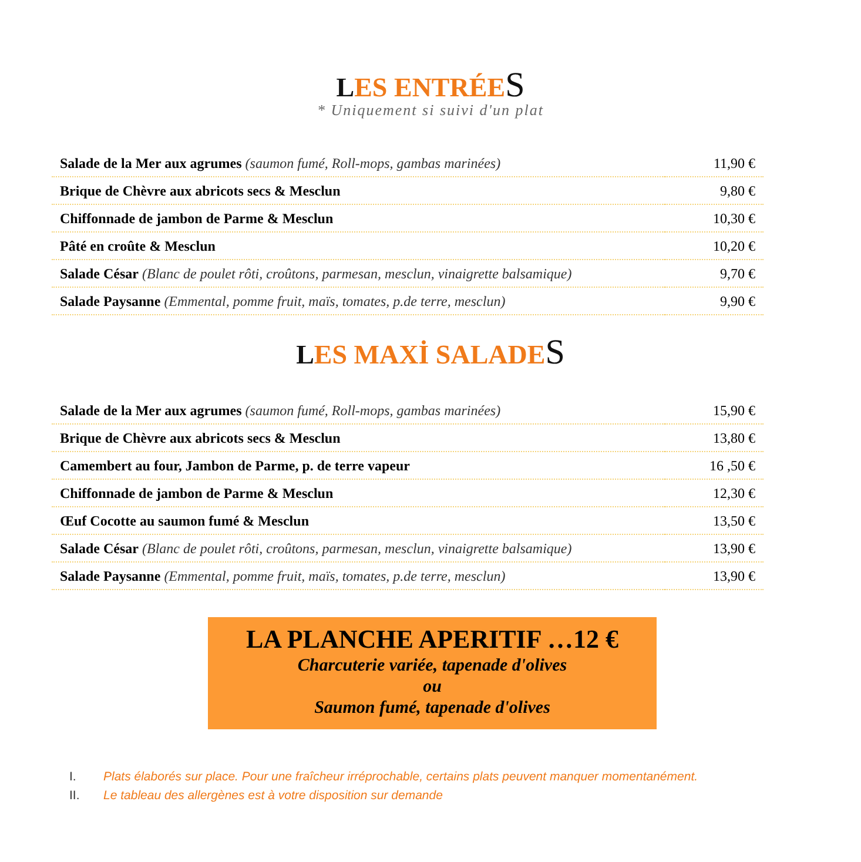LES ENTRÉES
* Uniquement si suivi d'un plat
| Salade de la Mer aux agrumes (saumon fumé, Roll-mops, gambas marinées) | 11,90 € |
| Brique de Chèvre aux abricots secs & Mesclun | 9,80 € |
| Chiffonnade de jambon de Parme & Mesclun | 10,30 € |
| Pâté en croûte & Mesclun | 10,20 € |
| Salade César (Blanc de poulet rôti, croûtons, parmesan, mesclun, vinaigrette balsamique) | 9,70 € |
| Salade Paysanne (Emmental, pomme fruit, maïs, tomates, p.de terre, mesclun) | 9,90 € |
LES MAXİ SALADES
| Salade de la Mer aux agrumes (saumon fumé, Roll-mops, gambas marinées) | 15,90 € |
| Brique de Chèvre aux abricots secs & Mesclun | 13,80 € |
| Camembert au four, Jambon de Parme, p. de terre vapeur | 16 ,50 € |
| Chiffonnade de jambon de Parme & Mesclun | 12,30 € |
| Œuf Cocotte au saumon fumé & Mesclun | 13,50 € |
| Salade César (Blanc de poulet rôti, croûtons, parmesan, mesclun, vinaigrette balsamique) | 13,90 € |
| Salade Paysanne (Emmental, pomme fruit, maïs, tomates, p.de terre, mesclun) | 13,90 € |
LA PLANCHE APERITIF …12 €
Charcuterie variée, tapenade d'olives
ou
Saumon fumé, tapenade d'olives
I. Plats élaborés sur place. Pour une fraîcheur irréprochable, certains plats peuvent manquer momentanément.
II. Le tableau des allergènes est à votre disposition sur demande